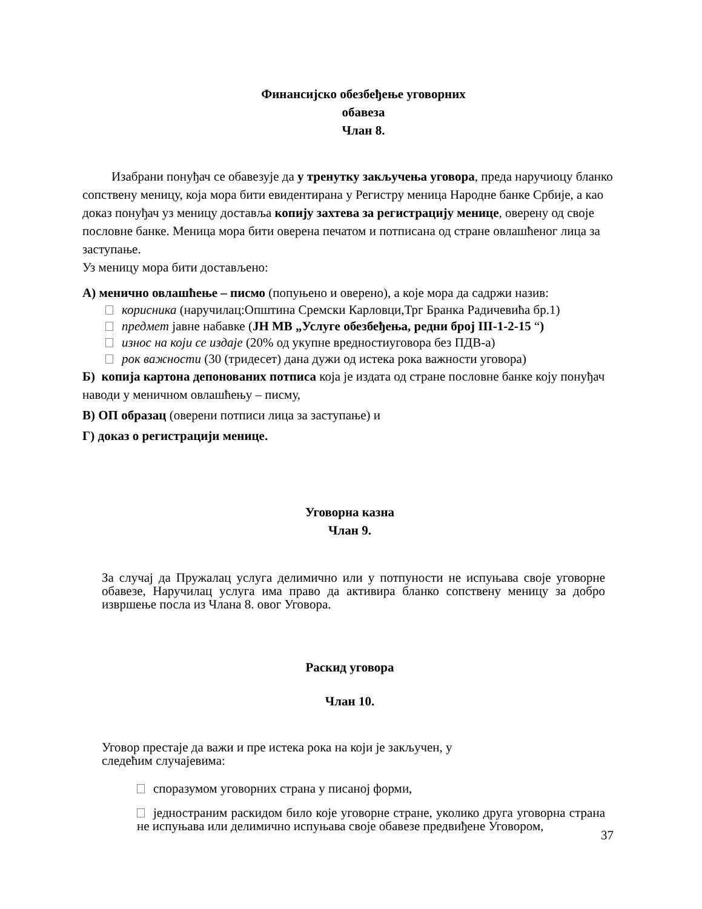Финансијско обезбеђење уговорних
обавеза
Члан 8.
Изабрани понуђач се обавезује да у тренутку закључења уговора, преда наручиоцу бланко сопствену меницу, која мора бити евидентирана у Регистру меница Народне банке Србије, а као доказ понуђач уз меницу доставља копију захтева за регистрацију менице, оверену од своје пословне банке. Меница мора бити оверена печатом и потписана од стране овлашћеног лица за заступање.
Уз меницу мора бити достављено:
А) менично овлашћење – писмо (попуњено и оверено), а које мора да садржи назив:
корисника (наручилац:Општина Сремски Карловци,Трг Бранка Радичевића бр.1)
предмет јавне набавке (ЈН МВ „Услуге обезбеђења, редни број III-1-2-15 “)
износ на који се издаје (20% од укупне вредностиуговора без ПДВ-а)
рок важности (30 (тридесет) дана дужи од истека рока важности уговора)
Б) копија картона депонованих потписа која је издата од стране пословне банке коју понуђач наводи у меничном овлашћењу – писму,
В) ОП образац (оверени потписи лица за заступање) и
Г) доказ о регистрацији менице.
Уговорна казна
Члан 9.
За случај да Пружалац услуга делимично или у потпуности не испуњава своје уговорне обавезе, Наручилац услуга има право да активира бланко сопствену меницу за добро извршење посла из Члана 8. овог Уговора.
Раскид уговора
Члан 10.
Уговор престаје да важи и пре истека рока на који је закључен, у следећим случајевима:
споразумом уговорних страна у писаној форми,
једностраним раскидом било које уговорне стране, уколико друга уговорна страна не испуњава или делимично испуњава своје обавезе предвиђене Уговором,
37